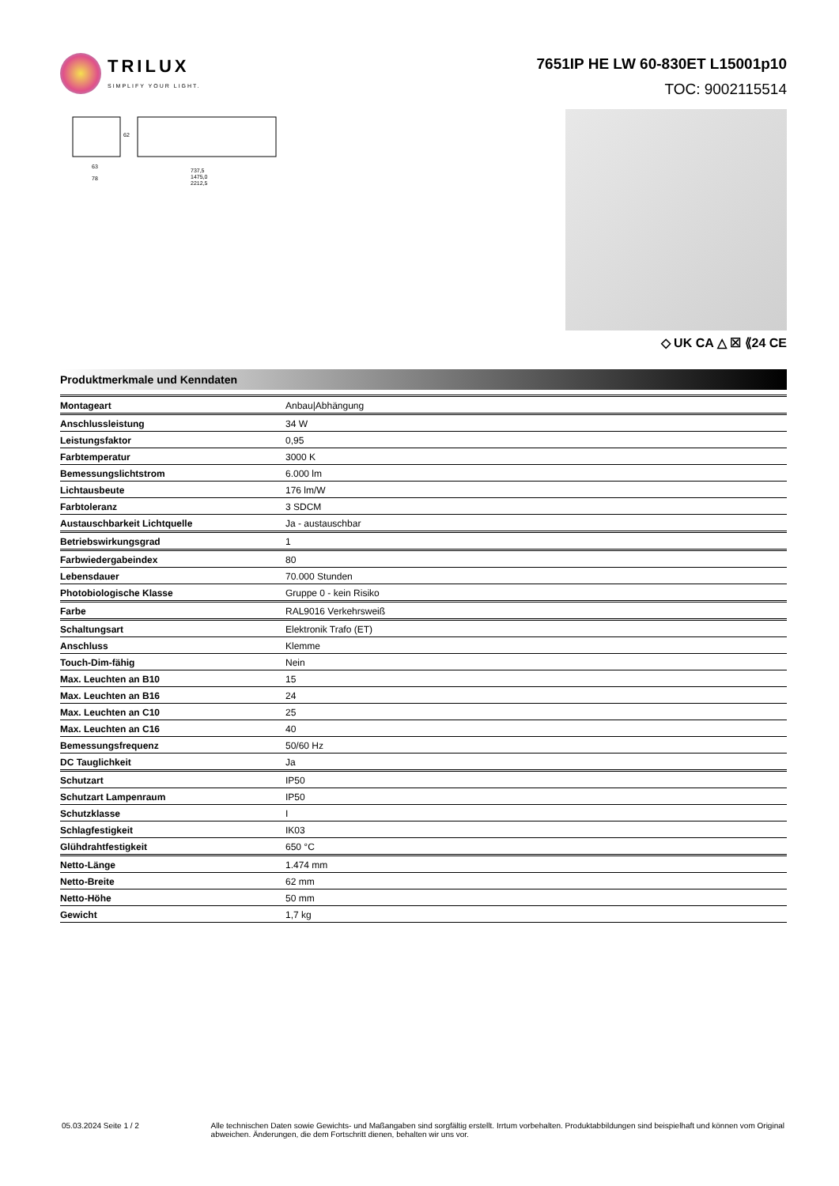TRILUX
SIMPLIFY YOUR LIGHT.
7651IP HE LW 60-830ET L15001p10
TOC: 9002115514
63
78
737,5
1475,0
2212,5
62
◇ UK CA △ ☒ ⟪24 CE
Produktmerkmale und Kenndaten
| Montageart | Anbau/Abhängung |
| Anschlussleistung | 34 W |
| Leistungsfaktor | 0,95 |
| Farbtemperatur | 3000 K |
| Bemessungslichtstrom | 6.000 lm |
| Lichtausbeute | 176 lm/W |
| Farbtoleranz | 3 SDCM |
| Austauschbarkeit Lichtquelle | Ja - austauschbar |
| Betriebswirkungsgrad | 1 |
| Farbwiedergabeindex | 80 |
| Lebensdauer | 70.000 Stunden |
| Photobiologische Klasse | Gruppe 0 - kein Risiko |
| Farbe | RAL9016 Verkehrsweiß |
| Schaltungsart | Elektronik Trafo (ET) |
| Anschluss | Klemme |
| Touch-Dim-fähig | Nein |
| Max. Leuchten an B10 | 15 |
| Max. Leuchten an B16 | 24 |
| Max. Leuchten an C10 | 25 |
| Max. Leuchten an C16 | 40 |
| Bemessungsfrequenz | 50/60 Hz |
| DC Tauglichkeit | Ja |
| Schutzart | IP50 |
| Schutzart Lampenraum | IP50 |
| Schutzklasse | I |
| Schlagfestigkeit | IK03 |
| Glühdrahtfestigkeit | 650 °C |
| Netto-Länge | 1.474 mm |
| Netto-Breite | 62 mm |
| Netto-Höhe | 50 mm |
| Gewicht | 1,7 kg |
05.03.2024 Seite 1 / 2 Alle technischen Daten sowie Gewichts- und Maßangaben sind sorgfältig erstellt. Irrtum vorbehalten. Produktabbildungen sind beispielhaft und können vom Original abweichen. Änderungen, die dem Fortschritt dienen, behalten wir uns vor.